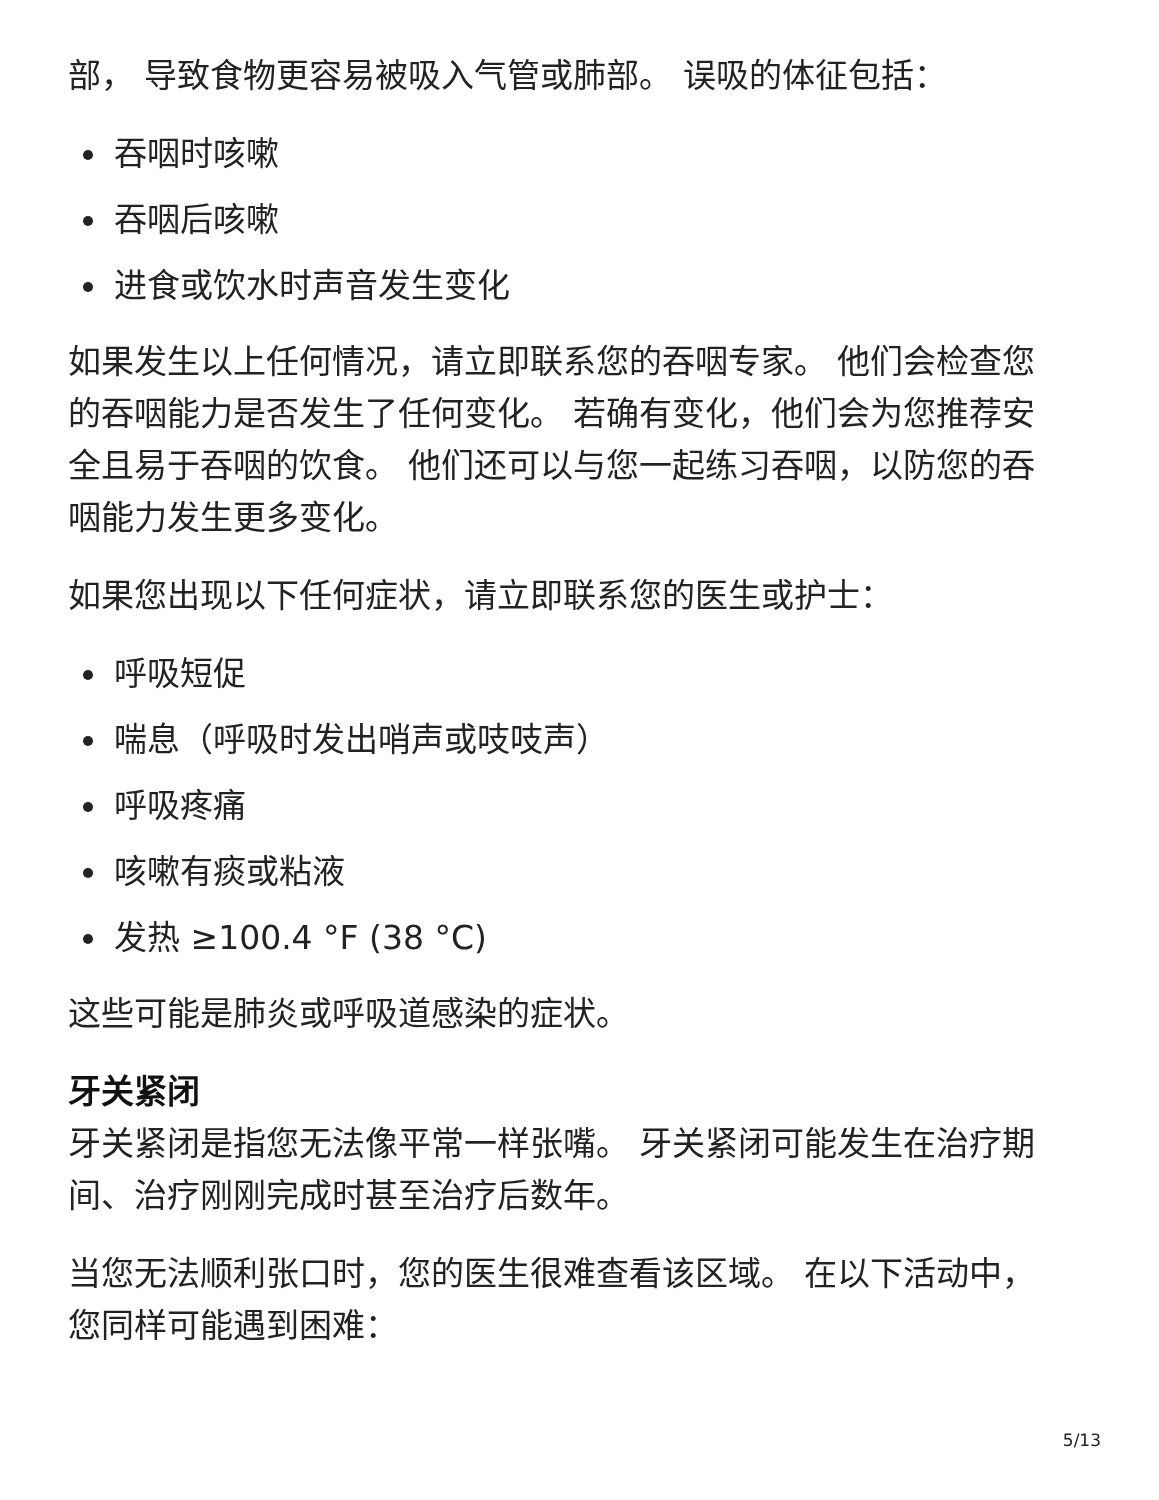部， 导致食物更容易被吸入气管或肺部。 误吸的体征包括：
吞咽时咳嗽
吞咽后咳嗽
进食或饮水时声音发生变化
如果发生以上任何情况，请立即联系您的吞咽专家。 他们会检查您的吞咽能力是否发生了任何变化。 若确有变化，他们会为您推荐安全且易于吞咽的饮食。 他们还可以与您一起练习吞咽，以防您的吞咽能力发生更多变化。
如果您出现以下任何症状，请立即联系您的医生或护士：
呼吸短促
喘息（呼吸时发出哨声或吱吱声）
呼吸疼痛
咳嗽有痰或粘液
发热 ≥100.4 °F (38 °C)
这些可能是肺炎或呼吸道感染的症状。
牙关紧闭
牙关紧闭是指您无法像平常一样张嘴。 牙关紧闭可能发生在治疗期间、治疗刚刚完成时甚至治疗后数年。
当您无法顺利张口时，您的医生很难查看该区域。 在以下活动中，您同样可能遇到困难：
5/13